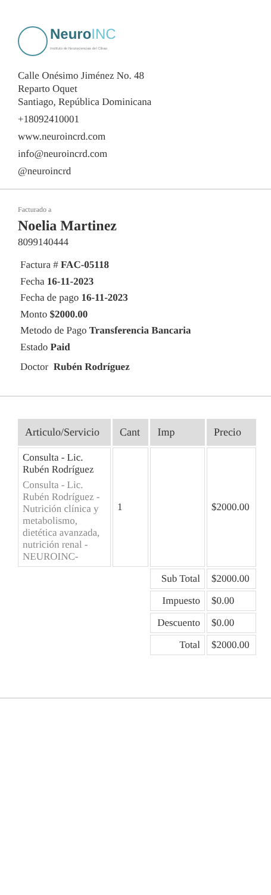NeuroINC
Instituto de Neurociencias del Cibao
Calle Onésimo Jiménez No. 48
Reparto Oquet
Santiago, República Dominicana
+18092410001
www.neuroincrd.com
info@neuroincrd.com
@neuroincrd
Facturado a
Noelia Martinez
8099140444
Factura # FAC-05118
Fecha 16-11-2023
Fecha de pago 16-11-2023
Monto $2000.00
Metodo de Pago Transferencia Bancaria
Estado Paid
Doctor Rubén Rodríguez
| Articulo/Servicio | Cant | Imp | Precio |
| --- | --- | --- | --- |
| Consulta - Lic. Rubén Rodríguez Consulta - Lic. Rubén Rodríguez - Nutrición clínica y metabolismo, dietética avanzada, nutrición renal - NEUROINC- | 1 | | $2000.00 |
| | | Sub Total | $2000.00 |
| | | Impuesto | $0.00 |
| | | Descuento | $0.00 |
| | | Total | $2000.00 |